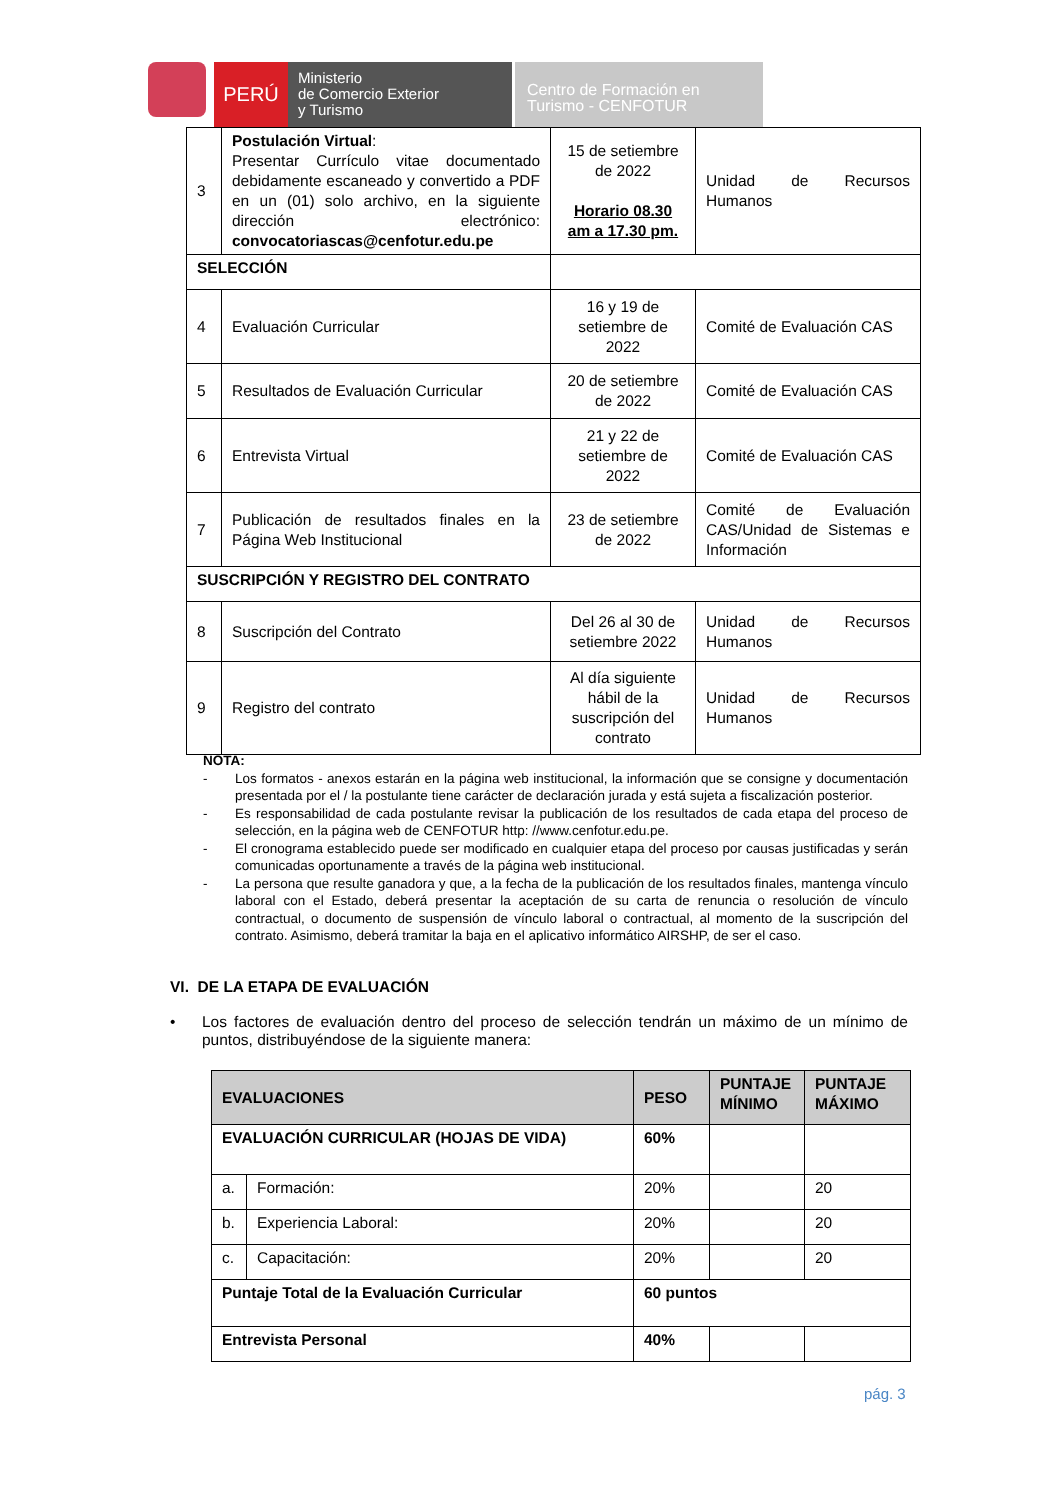PERÚ
Ministerio
de Comercio Exterior
y Turismo
Centro de Formación en
Turismo - CENFOTUR
| 3 | Postulación Virtual : Presentar Currículo vitae documentado debidamente escaneado y convertido a PDF en un (01) solo archivo, en la siguiente dirección electrónico: convocatoriascas@cenfotur.edu.pe | 15 de setiembre de 2022 Horario 08.30 am a 17.30 pm. | Unidad de Recursos Humanos |
| SELECCIÓN | | | |
| 4 | Evaluación Curricular | 16 y 19 de setiembre de 2022 | Comité de Evaluación CAS |
| 5 | Resultados de Evaluación Curricular | 20 de setiembre de 2022 | Comité de Evaluación CAS |
| 6 | Entrevista Virtual | 21 y 22 de setiembre de 2022 | Comité de Evaluación CAS |
| 7 | Publicación de resultados finales en la Página Web Institucional | 23 de setiembre de 2022 | Comité de Evaluación CAS/Unidad de Sistemas e Información |
| SUSCRIPCIÓN Y REGISTRO DEL CONTRATO | | | |
| 8 | Suscripción del Contrato | Del 26 al 30 de setiembre 2022 | Unidad de Recursos Humanos |
| 9 | Registro del contrato | Al día siguiente hábil de la suscripción del contrato | Unidad de Recursos Humanos |
NOTA:
- Los formatos - anexos estarán en la página web institucional, la información que se consigne y documentación presentada por el / la postulante tiene carácter de declaración jurada y está sujeta a fiscalización posterior.
- Es responsabilidad de cada postulante revisar la publicación de los resultados de cada etapa del proceso de selección, en la página web de CENFOTUR http: //www.cenfotur.edu.pe.
- El cronograma establecido puede ser modificado en cualquier etapa del proceso por causas justificadas y serán comunicadas oportunamente a través de la página web institucional.
- La persona que resulte ganadora y que, a la fecha de la publicación de los resultados finales, mantenga vínculo laboral con el Estado, deberá presentar la aceptación de su carta de renuncia o resolución de vínculo contractual, o documento de suspensión de vínculo laboral o contractual, al momento de la suscripción del contrato. Asimismo, deberá tramitar la baja en el aplicativo informático AIRSHP, de ser el caso.
VI. DE LA ETAPA DE EVALUACIÓN
• Los factores de evaluación dentro del proceso de selección tendrán un máximo de un mínimo de puntos, distribuyéndose de la siguiente manera:
| EVALUACIONES | | PESO | PUNTAJE MÍNIMO | PUNTAJE MÁXIMO |
| --- | --- | --- | --- | --- |
| EVALUACIÓN CURRICULAR (HOJAS DE VIDA) | | 60% | | |
| a. | Formación: | 20% | | 20 |
| b. | Experiencia Laboral: | 20% | | 20 |
| c. | Capacitación: | 20% | | 20 |
| Puntaje Total de la Evaluación Curricular | | 60 puntos | | |
| Entrevista Personal | | 40% | | |
pág. 3